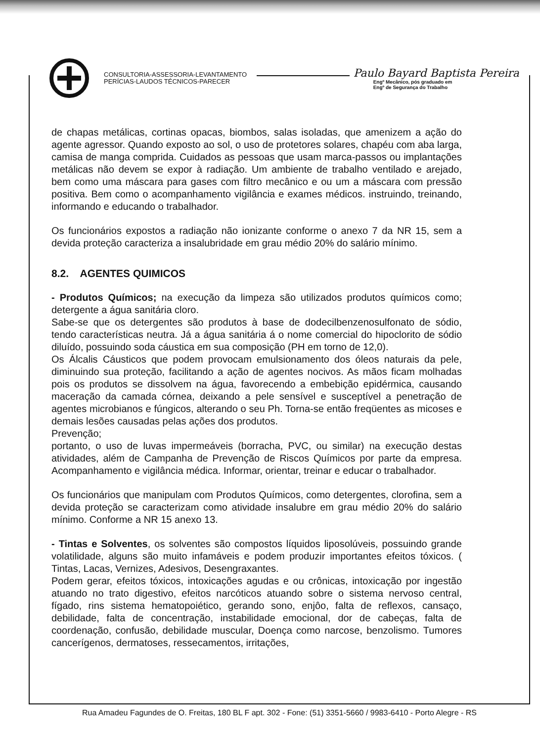CONSULTORIA-ASSESSORIA-LEVANTAMENTO
PERÍCIAS-LAUDOS TÉCNICOS-PARECER
Paulo Bayard Baptista Pereira
Engº Mecânico, pós graduado em
Engº de Segurança do Trabalho
de chapas metálicas, cortinas opacas, biombos, salas isoladas, que amenizem a ação do agente agressor. Quando exposto ao sol, o uso de protetores solares, chapéu com aba larga, camisa de manga comprida. Cuidados as pessoas que usam marca-passos ou implantações metálicas não devem se expor à radiação. Um ambiente de trabalho ventilado e arejado, bem como uma máscara para gases com filtro mecânico e ou um a máscara com pressão positiva. Bem como o acompanhamento vigilância e exames médicos. instruindo, treinando, informando e educando o trabalhador.
Os funcionários expostos a radiação não ionizante conforme o anexo 7 da NR 15, sem a devida proteção caracteriza a insalubridade em grau médio 20% do salário mínimo.
8.2. AGENTES QUIMICOS
- Produtos Químicos; na execução da limpeza são utilizados produtos químicos como; detergente a água sanitária cloro.
Sabe-se que os detergentes são produtos à base de dodecilbenzenosulfonato de sódio, tendo características neutra. Já a água sanitária á o nome comercial do hipoclorito de sódio diluído, possuindo soda cáustica em sua composição (PH em torno de 12,0).
Os Álcalis Cáusticos que podem provocam emulsionamento dos óleos naturais da pele, diminuindo sua proteção, facilitando a ação de agentes nocivos. As mãos ficam molhadas pois os produtos se dissolvem na água, favorecendo a embebição epidérmica, causando maceração da camada córnea, deixando a pele sensível e susceptível a penetração de agentes microbianos e fúngicos, alterando o seu Ph. Torna-se então freqüentes as micoses e demais lesões causadas pelas ações dos produtos.
Prevenção;
portanto, o uso de luvas impermeáveis (borracha, PVC, ou similar) na execução destas atividades, além de Campanha de Prevenção de Riscos Químicos por parte da empresa. Acompanhamento e vigilância médica. Informar, orientar, treinar e educar o trabalhador.
Os funcionários que manipulam com Produtos Químicos, como detergentes, clorofina, sem a devida proteção se caracterizam como atividade insalubre em grau médio 20% do salário mínimo. Conforme a NR 15 anexo 13.
- Tintas e Solventes, os solventes são compostos líquidos liposolúveis, possuindo grande volatilidade, alguns são muito infamáveis e podem produzir importantes efeitos tóxicos. ( Tintas, Lacas, Vernizes, Adesivos, Desengraxantes.
Podem gerar, efeitos tóxicos, intoxicações agudas e ou crônicas, intoxicação por ingestão atuando no trato digestivo, efeitos narcóticos atuando sobre o sistema nervoso central, fígado, rins sistema hematopoiético, gerando sono, enjôo, falta de reflexos, cansaço, debilidade, falta de concentração, instabilidade emocional, dor de cabeças, falta de coordenação, confusão, debilidade muscular, Doença como narcose, benzolismo. Tumores cancerígenos, dermatoses, ressecamentos, irritações,
Rua Amadeu Fagundes de O. Freitas, 180 BL F apt. 302 - Fone: (51) 3351-5660 / 9983-6410 - Porto Alegre - RS